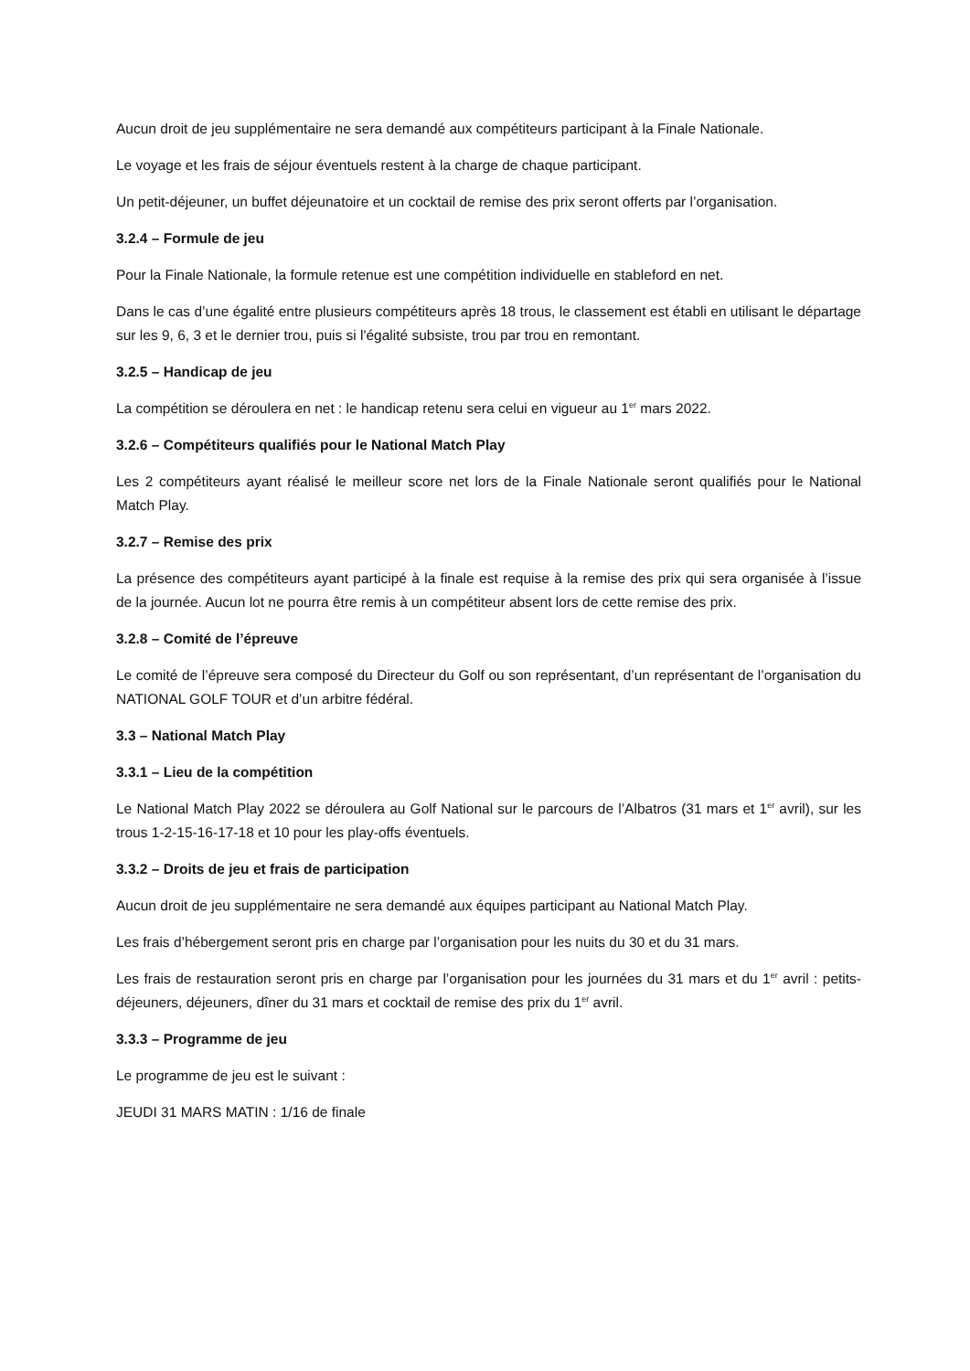Aucun droit de jeu supplémentaire ne sera demandé aux compétiteurs participant à la Finale Nationale.
Le voyage et les frais de séjour éventuels restent à la charge de chaque participant.
Un petit-déjeuner, un buffet déjeunatoire et un cocktail de remise des prix seront offerts par l’organisation.
3.2.4 – Formule de jeu
Pour la Finale Nationale, la formule retenue est une compétition individuelle en stableford en net.
Dans le cas d’une égalité entre plusieurs compétiteurs après 18 trous, le classement est établi en utilisant le départage sur les 9, 6, 3 et le dernier trou, puis si l'égalité subsiste, trou par trou en remontant.
3.2.5 – Handicap de jeu
La compétition se déroulera en net : le handicap retenu sera celui en vigueur au 1<sup>er</sup> mars 2022.
3.2.6 – Compétiteurs qualifiés pour le National Match Play
Les 2 compétiteurs ayant réalisé le meilleur score net lors de la Finale Nationale seront qualifiés pour le National Match Play.
3.2.7 – Remise des prix
La présence des compétiteurs ayant participé à la finale est requise à la remise des prix qui sera organisée à l’issue de la journée. Aucun lot ne pourra être remis à un compétiteur absent lors de cette remise des prix.
3.2.8 – Comité de l’épreuve
Le comité de l’épreuve sera composé du Directeur du Golf ou son représentant, d’un représentant de l’organisation du NATIONAL GOLF TOUR et d’un arbitre fédéral.
3.3 – National Match Play
3.3.1 – Lieu de la compétition
Le National Match Play 2022 se déroulera au Golf National sur le parcours de l’Albatros (31 mars et 1<sup>er</sup> avril), sur les trous 1-2-15-16-17-18 et 10 pour les play-offs éventuels.
3.3.2 – Droits de jeu et frais de participation
Aucun droit de jeu supplémentaire ne sera demandé aux équipes participant au National Match Play.
Les frais d’hébergement seront pris en charge par l’organisation pour les nuits du 30 et du 31 mars.
Les frais de restauration seront pris en charge par l’organisation pour les journées du 31 mars et du 1<sup>er</sup> avril : petits-déjeuners, déjeuners, dîner du 31 mars et cocktail de remise des prix du 1<sup>er</sup> avril.
3.3.3 – Programme de jeu
Le programme de jeu est le suivant :
JEUDI 31 MARS MATIN : 1/16 de finale